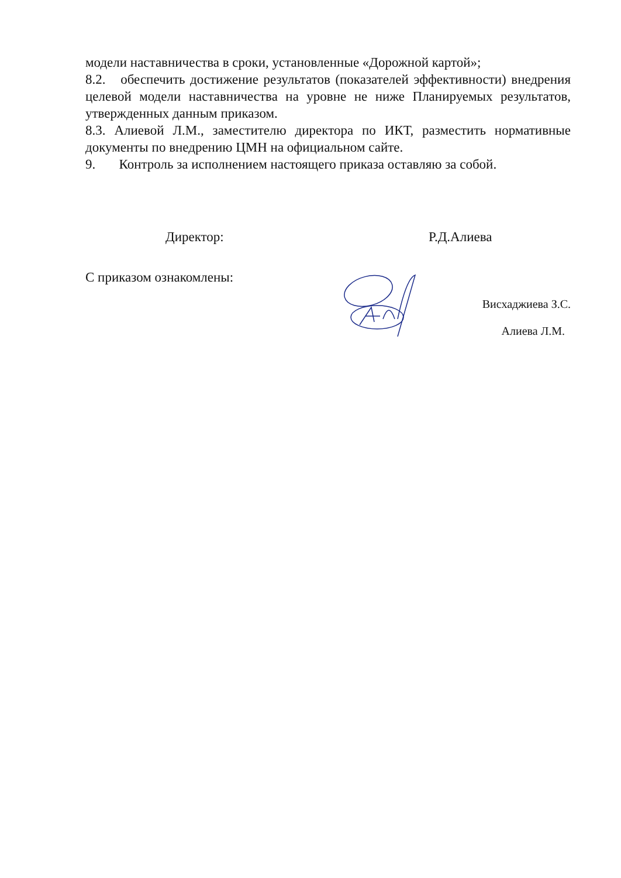модели наставничества в сроки, установленные «Дорожной картой»;
8.2. обеспечить достижение результатов (показателей эффективности) внедрения целевой модели наставничества на уровне не ниже Планируемых результатов, утвержденных данным приказом.
8.3. Алиевой Л.М., заместителю директора по ИКТ, разместить нормативные документы по внедрению ЦМН на официальном сайте.
9. Контроль за исполнением настоящего приказа оставляю за собой.
Директор: Р.Д.Алиева
С приказом ознакомлены:
Висхаджиева З.С.
Алиева Л.М.